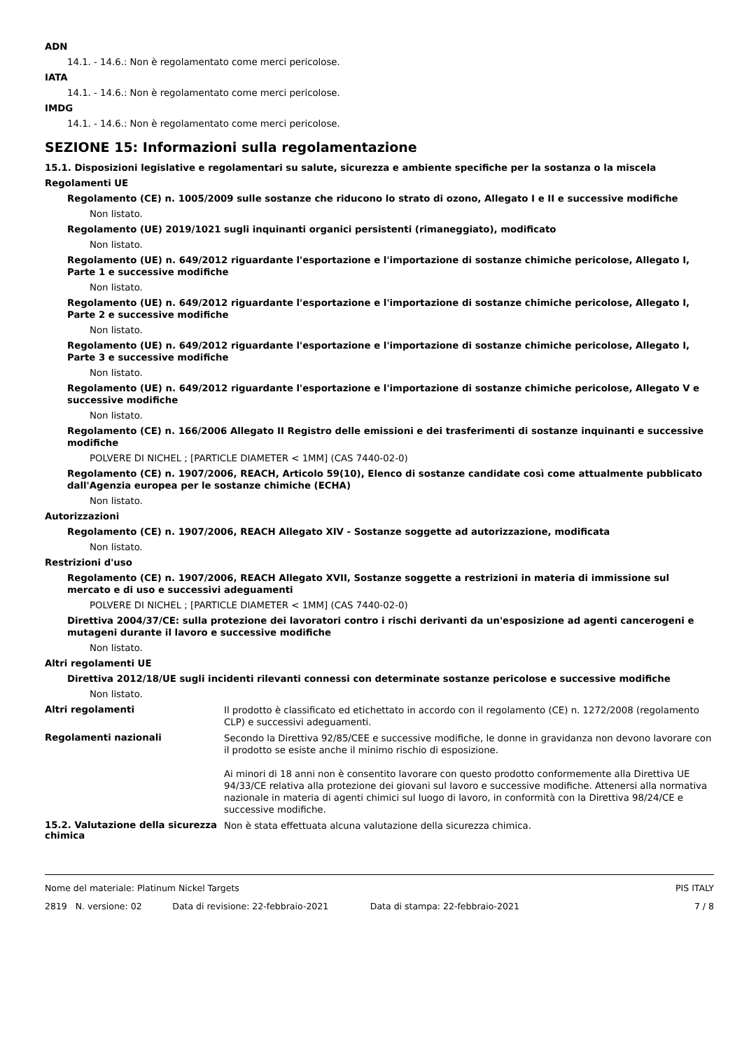ADN
14.1. - 14.6.: Non è regolamentato come merci pericolose.
IATA
14.1. - 14.6.: Non è regolamentato come merci pericolose.
IMDG
14.1. - 14.6.: Non è regolamentato come merci pericolose.
SEZIONE 15: Informazioni sulla regolamentazione
15.1. Disposizioni legislative e regolamentari su salute, sicurezza e ambiente specifiche per la sostanza o la miscela
Regolamenti UE
Regolamento (CE) n. 1005/2009 sulle sostanze che riducono lo strato di ozono, Allegato I e II e successive modifiche
Non listato.
Regolamento (UE) 2019/1021 sugli inquinanti organici persistenti (rimaneggiato), modificato
Non listato.
Regolamento (UE) n. 649/2012 riguardante l'esportazione e l'importazione di sostanze chimiche pericolose, Allegato I, Parte 1 e successive modifiche
Non listato.
Regolamento (UE) n. 649/2012 riguardante l'esportazione e l'importazione di sostanze chimiche pericolose, Allegato I, Parte 2 e successive modifiche
Non listato.
Regolamento (UE) n. 649/2012 riguardante l'esportazione e l'importazione di sostanze chimiche pericolose, Allegato I, Parte 3 e successive modifiche
Non listato.
Regolamento (UE) n. 649/2012 riguardante l'esportazione e l'importazione di sostanze chimiche pericolose, Allegato V e successive modifiche
Non listato.
Regolamento (CE) n. 166/2006 Allegato II Registro delle emissioni e dei trasferimenti di sostanze inquinanti e successive modifiche
POLVERE DI NICHEL ; [PARTICLE DIAMETER < 1MM] (CAS 7440-02-0)
Regolamento (CE) n. 1907/2006, REACH, Articolo 59(10), Elenco di sostanze candidate così come attualmente pubblicato dall'Agenzia europea per le sostanze chimiche (ECHA)
Non listato.
Autorizzazioni
Regolamento (CE) n. 1907/2006, REACH Allegato XIV - Sostanze soggette ad autorizzazione, modificata
Non listato.
Restrizioni d'uso
Regolamento (CE) n. 1907/2006, REACH Allegato XVII, Sostanze soggette a restrizioni in materia di immissione sul mercato e di uso e successivi adeguamenti
POLVERE DI NICHEL ; [PARTICLE DIAMETER < 1MM] (CAS 7440-02-0)
Direttiva 2004/37/CE: sulla protezione dei lavoratori contro i rischi derivanti da un'esposizione ad agenti cancerogeni e mutageni durante il lavoro e successive modifiche
Non listato.
Altri regolamenti UE
Direttiva 2012/18/UE sugli incidenti rilevanti connessi con determinate sostanze pericolose e successive modifiche
Non listato.
Altri regolamenti
Il prodotto è classificato ed etichettato in accordo con il regolamento (CE) n. 1272/2008 (regolamento CLP) e successivi adeguamenti.
Regolamenti nazionali
Secondo la Direttiva 92/85/CEE e successive modifiche, le donne in gravidanza non devono lavorare con il prodotto se esiste anche il minimo rischio di esposizione.
Ai minori di 18 anni non è consentito lavorare con questo prodotto conformemente alla Direttiva UE 94/33/CE relativa alla protezione dei giovani sul lavoro e successive modifiche. Attenersi alla normativa nazionale in materia di agenti chimici sul luogo di lavoro, in conformità con la Direttiva 98/24/CE e successive modifiche.
15.2. Valutazione della sicurezza chimica
Non è stata effettuata alcuna valutazione della sicurezza chimica.
Nome del materiale: Platinum Nickel Targets PIS ITALY
2819 N. versione: 02 Data di revisione: 22-febbraio-2021 Data di stampa: 22-febbraio-2021 7 / 8